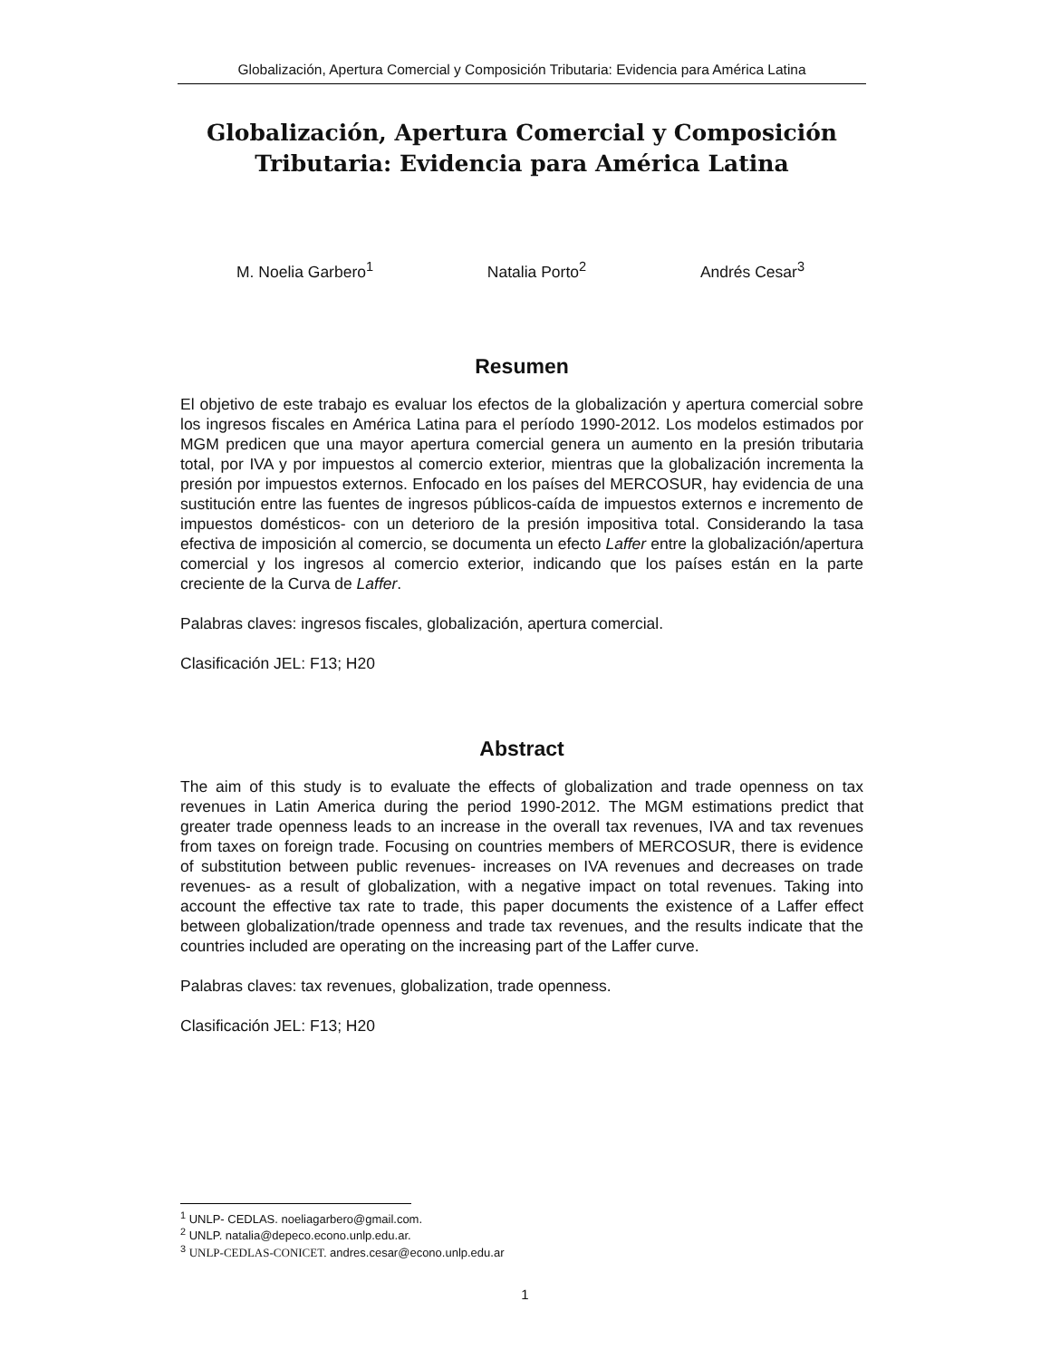Globalización, Apertura Comercial y Composición Tributaria: Evidencia para América Latina
Globalización, Apertura Comercial y Composición
Tributaria: Evidencia para América Latina
M. Noelia Garbero<sup>1</sup> Natalia Porto<sup>2</sup> Andrés Cesar<sup>3</sup>
Resumen
El objetivo de este trabajo es evaluar los efectos de la globalización y apertura comercial sobre los ingresos fiscales en América Latina para el período 1990-2012. Los modelos estimados por MGM predicen que una mayor apertura comercial genera un aumento en la presión tributaria total, por IVA y por impuestos al comercio exterior, mientras que la globalización incrementa la presión por impuestos externos. Enfocado en los países del MERCOSUR, hay evidencia de una sustitución entre las fuentes de ingresos públicos-caída de impuestos externos e incremento de impuestos domésticos- con un deterioro de la presión impositiva total. Considerando la tasa efectiva de imposición al comercio, se documenta un efecto Laffer entre la globalización/apertura comercial y los ingresos al comercio exterior, indicando que los países están en la parte creciente de la Curva de Laffer.
Palabras claves: ingresos fiscales, globalización, apertura comercial.
Clasificación JEL: F13; H20
Abstract
The aim of this study is to evaluate the effects of globalization and trade openness on tax revenues in Latin America during the period 1990-2012. The MGM estimations predict that greater trade openness leads to an increase in the overall tax revenues, IVA and tax revenues from taxes on foreign trade. Focusing on countries members of MERCOSUR, there is evidence of substitution between public revenues- increases on IVA revenues and decreases on trade revenues- as a result of globalization, with a negative impact on total revenues. Taking into account the effective tax rate to trade, this paper documents the existence of a Laffer effect between globalization/trade openness and trade tax revenues, and the results indicate that the countries included are operating on the increasing part of the Laffer curve.
Palabras claves: tax revenues, globalization, trade openness.
Clasificación JEL: F13; H20
<sup>1</sup> UNLP- CEDLAS. noeliagarbero@gmail.com.
<sup>2</sup> UNLP. natalia@depeco.econo.unlp.edu.ar.
<sup>3</sup> UNLP-CEDLAS-CONICET. andres.cesar@econo.unlp.edu.ar
1